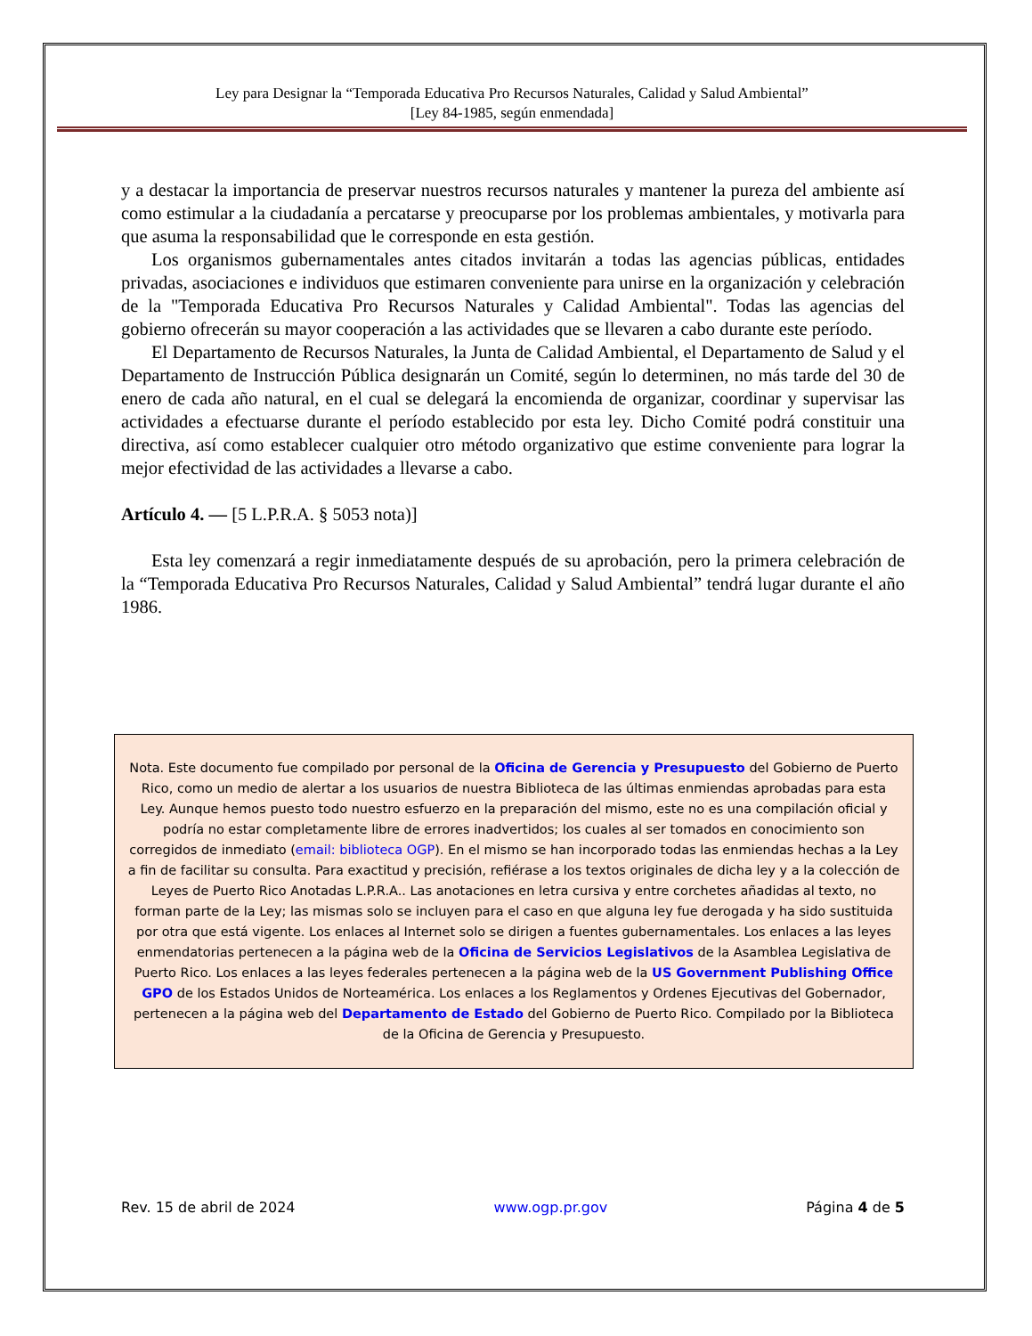Ley para Designar la “Temporada Educativa Pro Recursos Naturales, Calidad y Salud Ambiental”
[Ley 84-1985, según enmendada]
y a destacar la importancia de preservar nuestros recursos naturales y mantener la pureza del ambiente así como estimular a la ciudadanía a percatarse y preocuparse por los problemas ambientales, y motivarla para que asuma la responsabilidad que le corresponde en esta gestión.
Los organismos gubernamentales antes citados invitarán a todas las agencias públicas, entidades privadas, asociaciones e individuos que estimaren conveniente para unirse en la organización y celebración de la "Temporada Educativa Pro Recursos Naturales y Calidad Ambiental". Todas las agencias del gobierno ofrecerán su mayor cooperación a las actividades que se llevaren a cabo durante este período.
El Departamento de Recursos Naturales, la Junta de Calidad Ambiental, el Departamento de Salud y el Departamento de Instrucción Pública designarán un Comité, según lo determinen, no más tarde del 30 de enero de cada año natural, en el cual se delegará la encomienda de organizar, coordinar y supervisar las actividades a efectuarse durante el período establecido por esta ley. Dicho Comité podrá constituir una directiva, así como establecer cualquier otro método organizativo que estime conveniente para lograr la mejor efectividad de las actividades a llevarse a cabo.
Artículo 4. — [5 L.P.R.A. § 5053 nota)]
Esta ley comenzará a regir inmediatamente después de su aprobación, pero la primera celebración de la “Temporada Educativa Pro Recursos Naturales, Calidad y Salud Ambiental” tendrá lugar durante el año 1986.
Nota. Este documento fue compilado por personal de la Oficina de Gerencia y Presupuesto del Gobierno de Puerto Rico, como un medio de alertar a los usuarios de nuestra Biblioteca de las últimas enmiendas aprobadas para esta Ley. Aunque hemos puesto todo nuestro esfuerzo en la preparación del mismo, este no es una compilación oficial y podría no estar completamente libre de errores inadvertidos; los cuales al ser tomados en conocimiento son corregidos de inmediato (email: biblioteca OGP). En el mismo se han incorporado todas las enmiendas hechas a la Ley a fin de facilitar su consulta. Para exactitud y precisión, refiérase a los textos originales de dicha ley y a la colección de Leyes de Puerto Rico Anotadas L.P.R.A.. Las anotaciones en letra cursiva y entre corchetes añadidas al texto, no forman parte de la Ley; las mismas solo se incluyen para el caso en que alguna ley fue derogada y ha sido sustituida por otra que está vigente. Los enlaces al Internet solo se dirigen a fuentes gubernamentales. Los enlaces a las leyes enmendatorias pertenecen a la página web de la Oficina de Servicios Legislativos de la Asamblea Legislativa de Puerto Rico. Los enlaces a las leyes federales pertenecen a la página web de la US Government Publishing Office GPO de los Estados Unidos de Norteamérica. Los enlaces a los Reglamentos y Ordenes Ejecutivas del Gobernador, pertenecen a la página web del Departamento de Estado del Gobierno de Puerto Rico. Compilado por la Biblioteca de la Oficina de Gerencia y Presupuesto.
Rev. 15 de abril de 2024 www.ogp.pr.gov Página 4 de 5